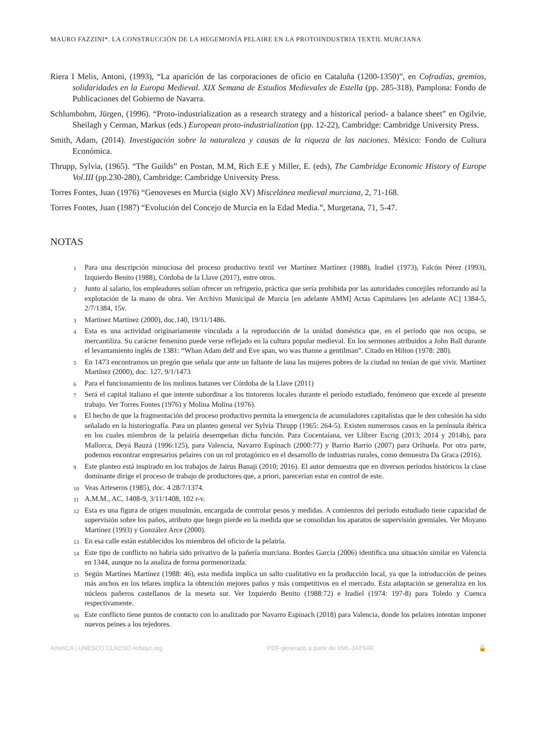MAURO FAZZINI*. LA CONSTRUCCIÓN DE LA HEGEMONÍA PELAIRE EN LA PROTOINDUSTRIA TEXTIL MURCIANA
Riera I Melis, Antoni, (1993), “La aparición de las corporaciones de oficio en Cataluña (1200-1350)”, en Cofradías, gremios, solidaridades en la Europa Medieval. XIX Semana de Estudios Medievales de Estella (pp. 285-318), Pamplona: Fondo de Publicaciones del Gobierno de Navarra.
Schlumbohm, Jürgen, (1996). “Proto-industrialization as a research strategy and a historical period- a balance sheet” en Ogilvie, Sheilagh y Cerman, Markus (eds.) European proto-industrialization (pp. 12-22), Cambridge: Cambridge University Press.
Smith, Adam, (2014). Investigación sobre la naturaleza y causas de la riqueza de las naciones. México: Fondo de Cultura Económica.
Thrupp, Sylvia, (1965). “The Guilds” en Postan, M.M, Rich E.E y Miller, E. (eds), The Cambridge Economic History of Europe Vol.III (pp.230-280), Cambridge: Cambridge University Press.
Torres Fontes, Juan (1976) “Genoveses en Murcia (siglo XV) Miscelánea medieval murciana, 2, 71-168.
Torres Fontes, Juan (1987) “Evolución del Concejo de Murcia en la Edad Media.”, Murgetana, 71, 5-47.
NOTAS
<sup>1</sup> Para una descripción minuciosa del proceso productivo textil ver Martínez Martínez (1988), Iradiel (1973), Falcón Pérez (1993), Izquierdo Benito (1988), Córdoba de la Llave (2017), entre otros.
<sup>2</sup> Junto al salario, los empleadores solían ofrecer un refrigerio, práctica que sería prohibida por las autoridades concejiles reforzando así la explotación de la mano de obra. Ver Archivo Municipal de Murcia [en adelante AMM] Actas Capitulares [en adelante AC] 1384-5, 2/7/1384, 15v.
<sup>3</sup> Martínez Martínez (2000), doc.140, 19/11/1486.
<sup>4</sup> Esta es una actividad originariamente vinculada a la reproducción de la unidad doméstica que, en el período que nos ocupa, se mercantiliza. Su carácter femenino puede verse reflejado en la cultura popular medieval. En los sermones atribuidos a John Ball durante el levantamiento inglés de 1381: “Whan Adam delf and Eve span, wo was thanne a gentilman”. Citado en Hilton (1978: 280).
<sup>5</sup> En 1473 encontramos un pregón que señala que ante un faltante de lana las mujeres pobres de la ciudad no tenían de qué vivir. Martínez Martínez (2000), doc. 127, 9/1/1473
<sup>6</sup> Para el funcionamiento de los molinos batanes ver Córdoba de la Llave (2011)
<sup>7</sup> Será el capital italiano el que intente subordinar a los tintoreros locales durante el período estudiado, fenómeno que excede al presente trabajo. Ver Torres Fontes (1976) y Molina Molina (1976).
<sup>8</sup> El hecho de que la fragmentación del proceso productivo permita la emergencia de acumuladores capitalistas que le den cohesión ha sido señalado en la historiografía. Para un planteo general ver Sylvia Thrupp (1965: 264-5). Existen numerosos casos en la península ibérica en los cuales miembros de la pelairía desempeñan dicha función. Para Cocentaíana, ver Llibrer Escrig (2013; 2014 y 2014b), para Mallorca, Deyá Bauzá (1996:125), para Valencia, Navarro Espinach (2000:77) y Barrio Barrio (2007) para Orihuela. Por otra parte, podemos encontrar empresarios pelaires con un rol protagónico en el desarrollo de industrias rurales, como demuestra Da Graca (2016).
<sup>9</sup> Este planteo está inspirado en los trabajos de Jairus Banaji (2010; 2016). El autor demuestra que en diversos períodos históricos la clase dominante dirige el proceso de trabajo de productores que, a priori, parecerían estar en control de este.
<sup>10</sup> Veas Arteseros (1985), doc. 4 28/7/1374.
<sup>11</sup> A.M.M., AC, 1408-9, 3/11/1408, 102 r-v.
<sup>12</sup> Esta es una figura de origen musulmán, encargada de controlar pesos y medidas. A comienzos del período estudiado tiene capacidad de supervisión sobre los paños, atributo que luego pierde en la medida que se consolidan los aparatos de supervisión gremiales. Ver Moyano Martínez (1993) y González Arce (2000).
<sup>13</sup> En esa calle están establecidos los miembros del oficio de la pelairía.
<sup>14</sup> Este tipo de conflicto no habría sido privativo de la pañería murciana. Bordes Garcia (2006) identifica una situación similar en Valencia en 1344, aunque no la analiza de forma pormenorizada.
<sup>15</sup> Según Martínes Martínez (1988: 46), esta medida implica un salto cualitativo en la producción local, ya que la introducción de peines más anchos en los telares implica la obtención mejores paños y más competitivos en el mercado. Esta adaptación se generaliza en los núcleos pañeros castellanos de la meseta sur. Ver Izquierdo Benito (1988:72) e Iradiel (1974: 197-8) para Toledo y Cuenca respectivamente.
<sup>16</sup> Este conflicto tiene puntos de contacto con lo analizado por Navarro Espinach (2018) para Valencia, donde los pelaires intentan imponer nuevos peines a los tejedores.
AmeliCA | UNESCO CLACSO redalyc.org PDF generado a partir de XML-JATS4R 🔓